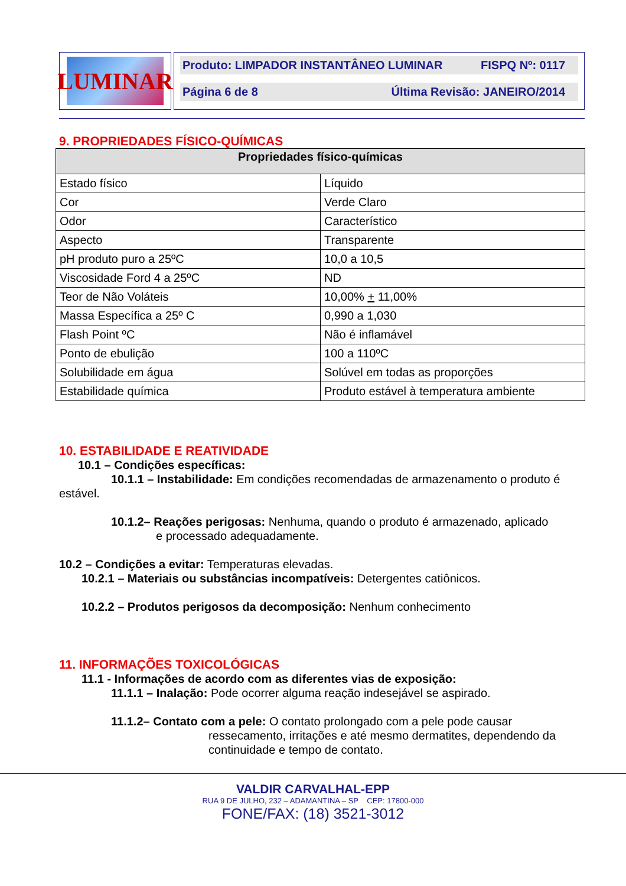LUMINAR
Produto: LIMPADOR INSTANTÂNEO LUMINAR FISPQ Nº: 0117
Página 6 de 8 Última Revisão: JANEIRO/2014
9. PROPRIEDADES FÍSICO-QUÍMICAS
| Propriedades físico-químicas | |
| --- | --- |
| Estado físico | Líquido |
| Cor | Verde Claro |
| Odor | Característico |
| Aspecto | Transparente |
| pH produto puro a 25ºC | 10,0 a 10,5 |
| Viscosidade Ford 4 a 25ºC | ND |
| Teor de Não Voláteis | 10,00% + 11,00% |
| Massa Específica a 25º C | 0,990 a 1,030 |
| Flash Point ºC | Não é inflamável |
| Ponto de ebulição | 100 a 110ºC |
| Solubilidade em água | Solúvel em todas as proporções |
| Estabilidade química | Produto estável à temperatura ambiente |
10. ESTABILIDADE E REATIVIDADE
10.1 – Condições específicas:
10.1.1 – Instabilidade: Em condições recomendadas de armazenamento o produto é estável.
10.1.2– Reações perigosas: Nenhuma, quando o produto é armazenado, aplicado
e processado adequadamente.
10.2 – Condições a evitar: Temperaturas elevadas.
10.2.1 – Materiais ou substâncias incompatíveis: Detergentes catiônicos.
10.2.2 – Produtos perigosos da decomposição: Nenhum conhecimento
11. INFORMAÇÕES TOXICOLÓGICAS
11.1 - Informações de acordo com as diferentes vias de exposição:
11.1.1 – Inalação: Pode ocorrer alguma reação indesejável se aspirado.
11.1.2– Contato com a pele: O contato prolongado com a pele pode causar
ressecamento, irritações e até mesmo dermatites, dependendo da continuidade e tempo de contato.
VALDIR CARVALHAL-EPP
RUA 9 DE JULHO, 232 – ADAMANTINA – SP CEP: 17800-000
FONE/FAX: (18) 3521-3012